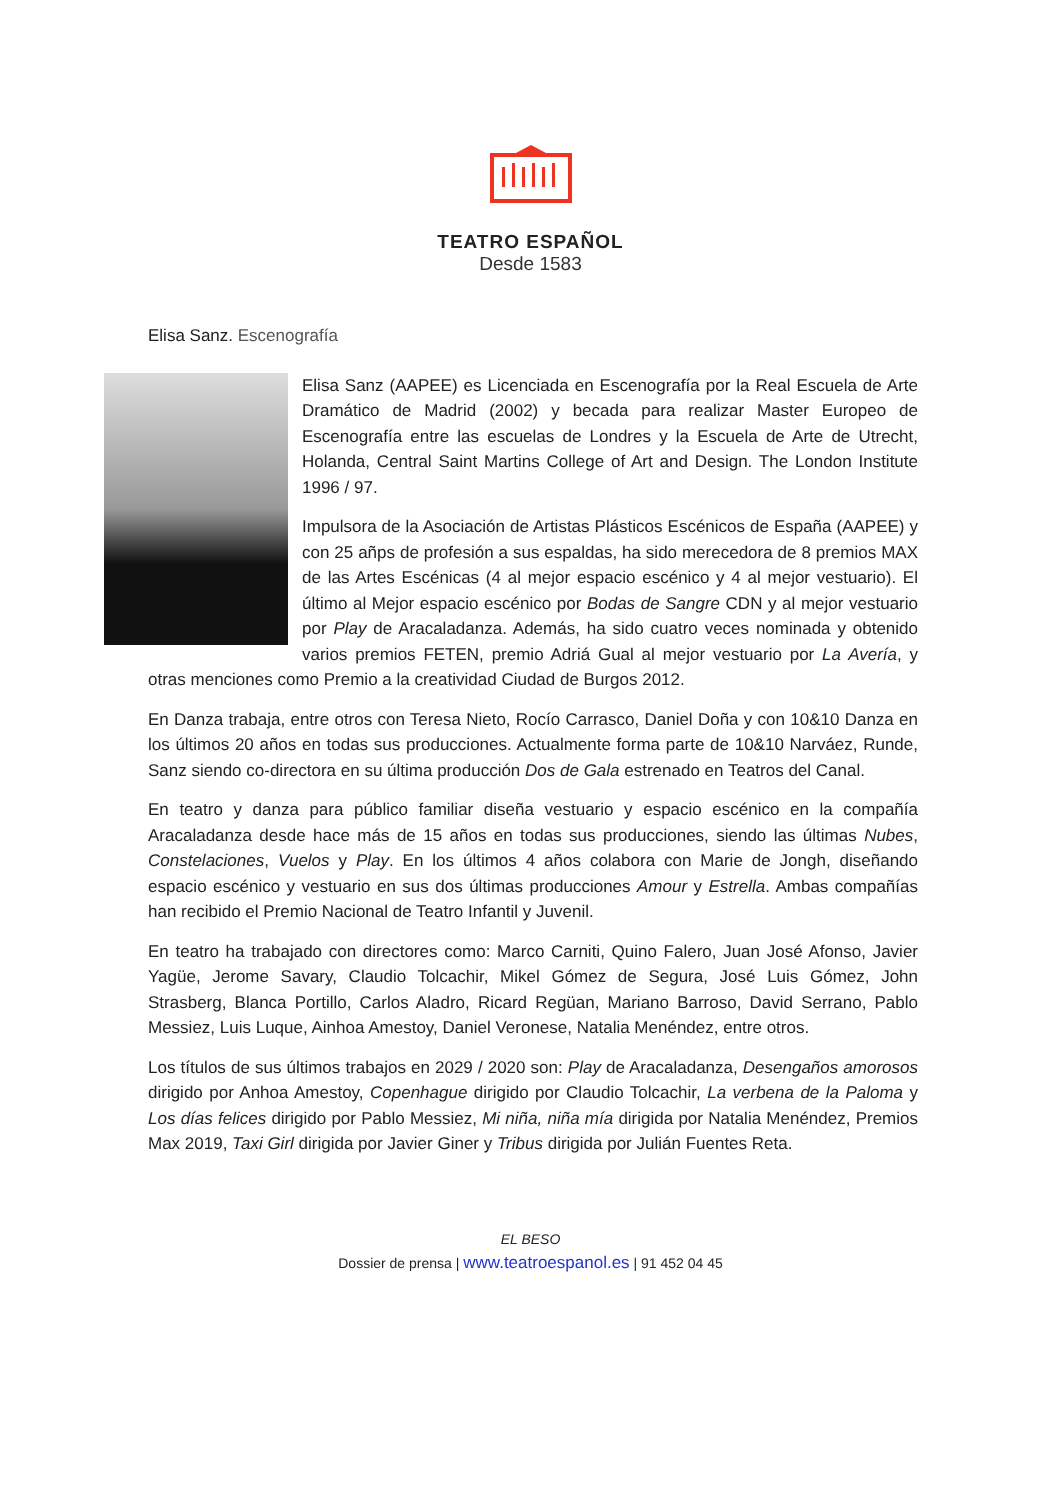TEATRO ESPAÑOL
Desde 1583
Elisa Sanz. Escenografía
Elisa Sanz (AAPEE) es Licenciada en Escenografía por la Real Escuela de Arte Dramático de Madrid (2002) y becada para realizar Master Europeo de Escenografía entre las escuelas de Londres y la Escuela de Arte de Utrecht, Holanda, Central Saint Martins College of Art and Design. The London Institute 1996 / 97.
Impulsora de la Asociación de Artistas Plásticos Escénicos de España (AAPEE) y con 25 añps de profesión a sus espaldas, ha sido merecedora de 8 premios MAX de las Artes Escénicas (4 al mejor espacio escénico y 4 al mejor vestuario). El último al Mejor espacio escénico por Bodas de Sangre CDN y al mejor vestuario por Play de Aracaladanza. Además, ha sido cuatro veces nominada y obtenido varios premios FETEN, premio Adriá Gual al mejor vestuario por La Avería, y otras menciones como Premio a la creatividad Ciudad de Burgos 2012.
En Danza trabaja, entre otros con Teresa Nieto, Rocío Carrasco, Daniel Doña y con 10&10 Danza en los últimos 20 años en todas sus producciones. Actualmente forma parte de 10&10 Narváez, Runde, Sanz siendo co-directora en su última producción Dos de Gala estrenado en Teatros del Canal.
En teatro y danza para público familiar diseña vestuario y espacio escénico en la compañía Aracaladanza desde hace más de 15 años en todas sus producciones, siendo las últimas Nubes, Constelaciones, Vuelos y Play. En los últimos 4 años colabora con Marie de Jongh, diseñando espacio escénico y vestuario en sus dos últimas producciones Amour y Estrella. Ambas compañías han recibido el Premio Nacional de Teatro Infantil y Juvenil.
En teatro ha trabajado con directores como: Marco Carniti, Quino Falero, Juan José Afonso, Javier Yagüe, Jerome Savary, Claudio Tolcachir, Mikel Gómez de Segura, José Luis Gómez, John Strasberg, Blanca Portillo, Carlos Aladro, Ricard Regüan, Mariano Barroso, David Serrano, Pablo Messiez, Luis Luque, Ainhoa Amestoy, Daniel Veronese, Natalia Menéndez, entre otros.
Los títulos de sus últimos trabajos en 2029 / 2020 son: Play de Aracaladanza, Desengaños amorosos dirigido por Anhoa Amestoy, Copenhague dirigido por Claudio Tolcachir, La verbena de la Paloma y Los días felices dirigido por Pablo Messiez, Mi niña, niña mía dirigida por Natalia Menéndez, Premios Max 2019, Taxi Girl dirigida por Javier Giner y Tribus dirigida por Julián Fuentes Reta.
EL BESO
Dossier de prensa | www.teatroespanol.es | 91 452 04 45